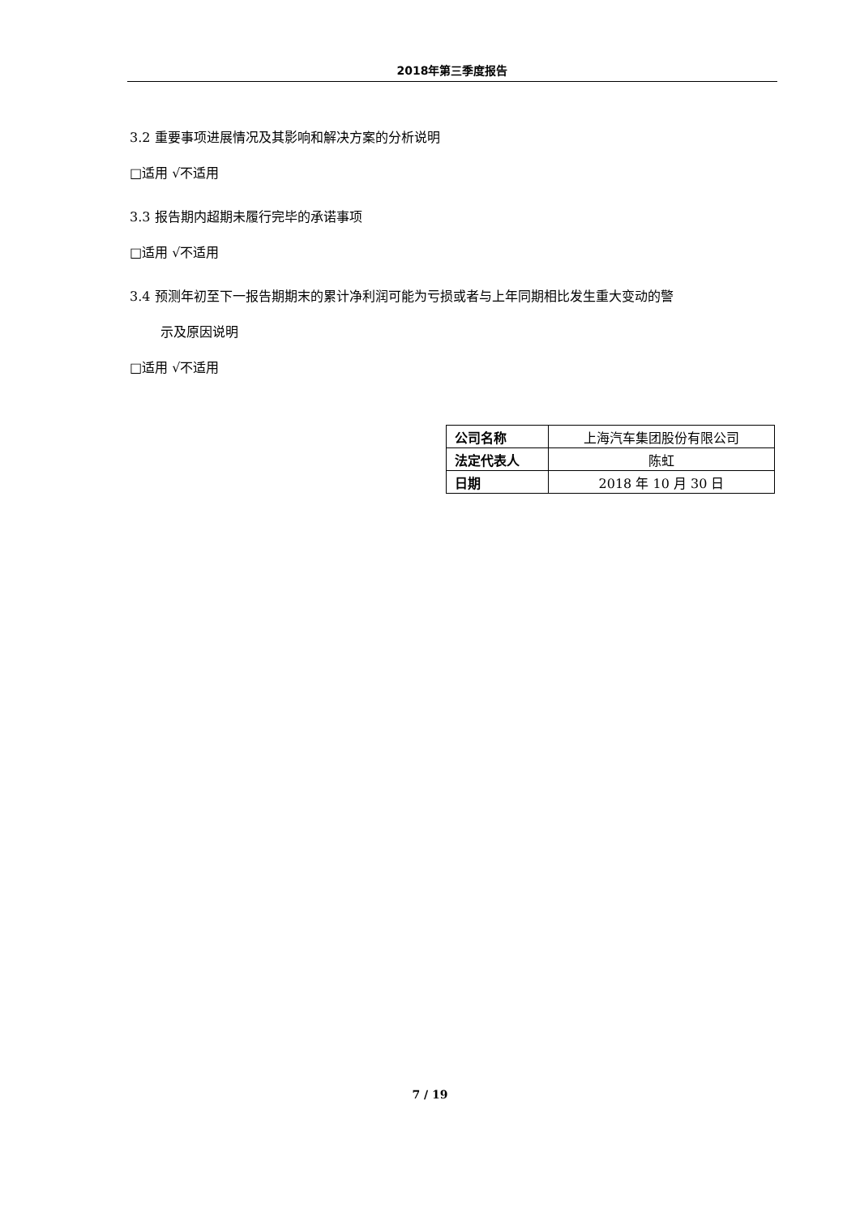2018年第三季度报告
3.2 重要事项进展情况及其影响和解决方案的分析说明
□适用 √不适用
3.3 报告期内超期未履行完毕的承诺事项
□适用 √不适用
3.4 预测年初至下一报告期期末的累计净利润可能为亏损或者与上年同期相比发生重大变动的警
示及原因说明
□适用 √不适用
| 公司名称 | 上海汽车集团股份有限公司 |
| 法定代表人 | 陈虹 |
| 日期 | 2018 年 10 月 30 日 |
7 / 19